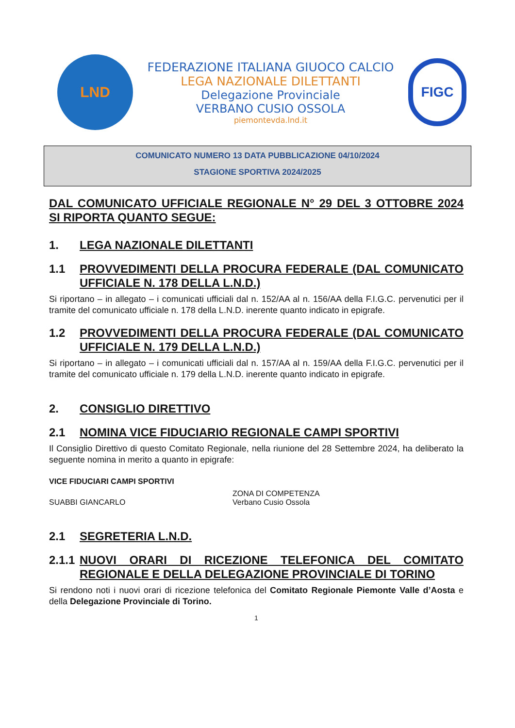LND
FEDERAZIONE ITALIANA GIUOCO CALCIO
LEGA NAZIONALE DILETTANTI
Delegazione Provinciale
VERBANO CUSIO OSSOLA
piemontevda.lnd.it
FIGC
COMUNICATO NUMERO 13 DATA PUBBLICAZIONE 04/10/2024
STAGIONE SPORTIVA 2024/2025
DAL COMUNICATO UFFICIALE REGIONALE N° 29 DEL 3 OTTOBRE 2024 SI RIPORTA QUANTO SEGUE:
1. LEGA NAZIONALE DILETTANTI
1.1 PROVVEDIMENTI DELLA PROCURA FEDERALE (DAL COMUNICATO UFFICIALE N. 178 DELLA L.N.D.)
Si riportano – in allegato – i comunicati ufficiali dal n. 152/AA al n. 156/AA della F.I.G.C. pervenutici per il tramite del comunicato ufficiale n. 178 della L.N.D. inerente quanto indicato in epigrafe.
1.2 PROVVEDIMENTI DELLA PROCURA FEDERALE (DAL COMUNICATO UFFICIALE N. 179 DELLA L.N.D.)
Si riportano – in allegato – i comunicati ufficiali dal n. 157/AA al n. 159/AA della F.I.G.C. pervenutici per il tramite del comunicato ufficiale n. 179 della L.N.D. inerente quanto indicato in epigrafe.
2. CONSIGLIO DIRETTIVO
2.1 NOMINA VICE FIDUCIARIO REGIONALE CAMPI SPORTIVI
Il Consiglio Direttivo di questo Comitato Regionale, nella riunione del 28 Settembre 2024, ha deliberato la seguente nomina in merito a quanto in epigrafe:
VICE FIDUCIARI CAMPI SPORTIVI
SUABBI GIANCARLO ZONA DI COMPETENZA
Verbano Cusio Ossola
2.1 SEGRETERIA L.N.D.
2.1.1 NUOVI ORARI DI RICEZIONE TELEFONICA DEL COMITATO REGIONALE E DELLA DELEGAZIONE PROVINCIALE DI TORINO
Si rendono noti i nuovi orari di ricezione telefonica del Comitato Regionale Piemonte Valle d’Aosta e della Delegazione Provinciale di Torino.
1